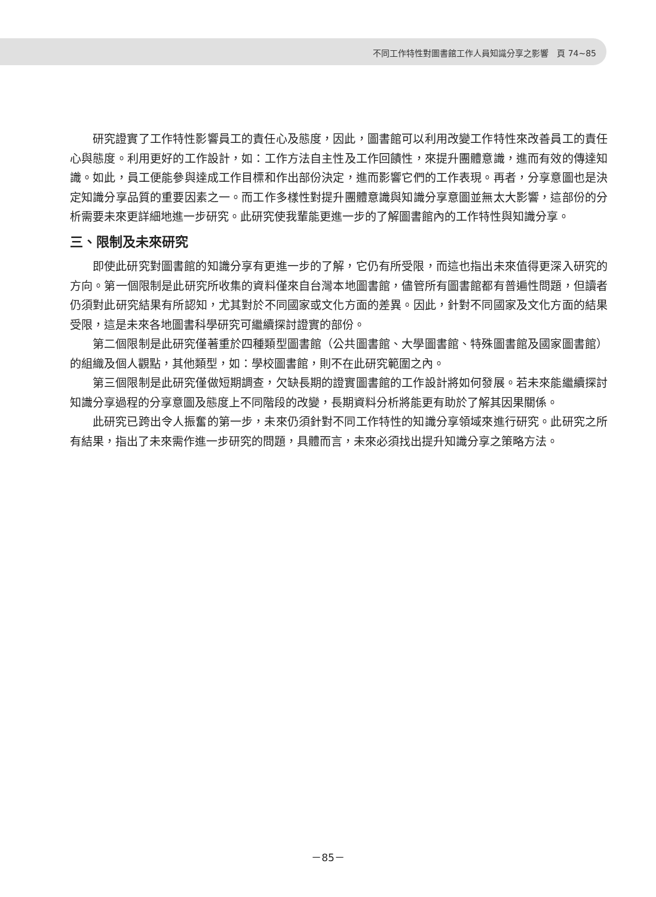不同工作特性對圖書館工作人員知識分享之影響　頁 74~85
研究證實了工作特性影響員工的責任心及態度，因此，圖書館可以利用改變工作特性來改善員工的責任心與態度。利用更好的工作設計，如：工作方法自主性及工作回饋性，來提升團體意識，進而有效的傳達知識。如此，員工便能參與達成工作目標和作出部份決定，進而影響它們的工作表現。再者，分享意圖也是決定知識分享品質的重要因素之一。而工作多樣性對提升團體意識與知識分享意圖並無太大影響，這部份的分析需要未來更詳細地進一步研究。此研究使我輩能更進一步的了解圖書館內的工作特性與知識分享。
三、限制及未來研究
即使此研究對圖書館的知識分享有更進一步的了解，它仍有所受限，而這也指出未來值得更深入研究的方向。第一個限制是此研究所收集的資料僅來自台灣本地圖書館，儘管所有圖書館都有普遍性問題，但讀者仍須對此研究結果有所認知，尤其對於不同國家或文化方面的差異。因此，針對不同國家及文化方面的結果受限，這是未來各地圖書科學研究可繼續探討證實的部份。
第二個限制是此研究僅著重於四種類型圖書館（公共圖書館、大學圖書館、特殊圖書館及國家圖書館）的組織及個人觀點，其他類型，如：學校圖書館，則不在此研究範圍之內。
第三個限制是此研究僅做短期調查，欠缺長期的證實圖書館的工作設計將如何發展。若未來能繼續探討知識分享過程的分享意圖及態度上不同階段的改變，長期資料分析將能更有助於了解其因果關係。
此研究已跨出令人振奮的第一步，未來仍須針對不同工作特性的知識分享領域來進行研究。此研究之所有結果，指出了未來需作進一步研究的問題，具體而言，未來必須找出提升知識分享之策略方法。
－85－